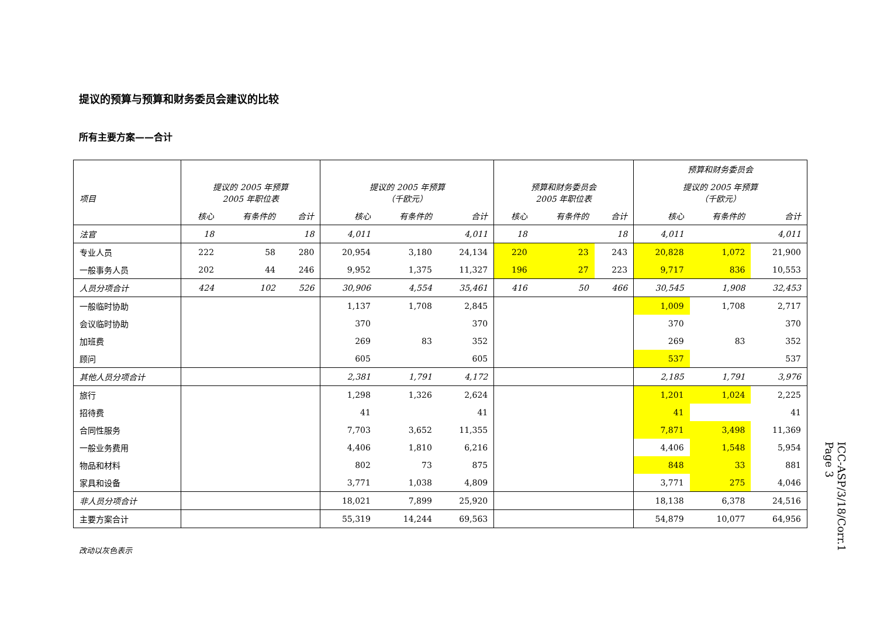提议的预算与预算和财务委员会建议的比较
所有主要方案——合计
| 项目 | 提议的 2005 年预算 2005 年职位表 | | | 提议的 2005 年预算 （千欧元） | | | 预算和财务委员会 2005 年职位表 | | | 预算和财务委员会 | | |
| --- | --- | --- | --- | --- | --- | --- | --- | --- | --- | --- | --- | --- |
| | | | | | | | | | | 提议的 2005 年预算 （千欧元） | | |
| | 核心 | 有条件的 | 合计 | 核心 | 有条件的 | 合计 | 核心 | 有条件的 | 合计 | 核心 | 有条件的 | 合计 |
| 法官 | 18 | | 18 | 4,011 | | 4,011 | 18 | | 18 | 4,011 | | 4,011 |
| 专业人员 | 222 | 58 | 280 | 20,954 | 3,180 | 24,134 | 220 | 23 | 243 | 20,828 | 1,072 | 21,900 |
| 一般事务人员 | 202 | 44 | 246 | 9,952 | 1,375 | 11,327 | 196 | 27 | 223 | 9,717 | 836 | 10,553 |
| 人员分项合计 | 424 | 102 | 526 | 30,906 | 4,554 | 35,461 | 416 | 50 | 466 | 30,545 | 1,908 | 32,453 |
| 一般临时协助 | | | | 1,137 | 1,708 | 2,845 | | | | 1,009 | 1,708 | 2,717 |
| 会议临时协助 | | | | 370 | | 370 | | | | 370 | | 370 |
| 加班费 | | | | 269 | 83 | 352 | | | | 269 | 83 | 352 |
| 顾问 | | | | 605 | | 605 | | | | 537 | | 537 |
| 其他人员分项合计 | | | | 2,381 | 1,791 | 4,172 | | | | 2,185 | 1,791 | 3,976 |
| 旅行 | | | | 1,298 | 1,326 | 2,624 | | | | 1,201 | 1,024 | 2,225 |
| 招待费 | | | | 41 | | 41 | | | | 41 | | 41 |
| 合同性服务 | | | | 7,703 | 3,652 | 11,355 | | | | 7,871 | 3,498 | 11,369 |
| 一般业务费用 | | | | 4,406 | 1,810 | 6,216 | | | | 4,406 | 1,548 | 5,954 |
| 物品和材料 | | | | 802 | 73 | 875 | | | | 848 | 33 | 881 |
| 家具和设备 | | | | 3,771 | 1,038 | 4,809 | | | | 3,771 | 275 | 4,046 |
| 非人员分项合计 | | | | 18,021 | 7,899 | 25,920 | | | | 18,138 | 6,378 | 24,516 |
| 主要方案合计 | | | | 55,319 | 14,244 | 69,563 | | | | 54,879 | 10,077 | 64,956 |
改动以灰色表示
ICC-ASP/3/18/Corr.1
Page 3